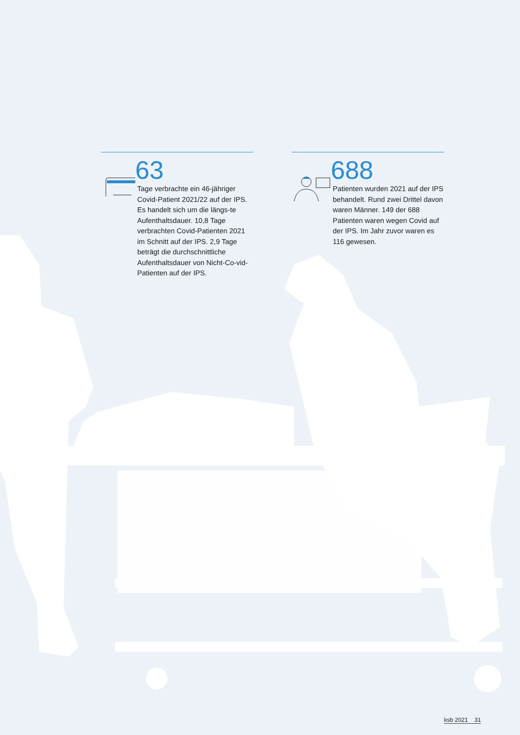63
Tage verbrachte ein 46-jähriger Covid-Patient 2021/22 auf der IPS. Es handelt sich um die längs-te Aufenthaltsdauer. 10,8 Tage verbrachten Covid-Patienten 2021 im Schnitt auf der IPS. 2,9 Tage beträgt die durchschnittliche Aufenthaltsdauer von Nicht-Co-vid-Patienten auf der IPS.
688
Patienten wurden 2021 auf der IPS behandelt. Rund zwei Drittel davon waren Männer. 149 der 688 Patienten waren wegen Covid auf der IPS. Im Jahr zuvor waren es 116 gewesen.
ksb 2021 31